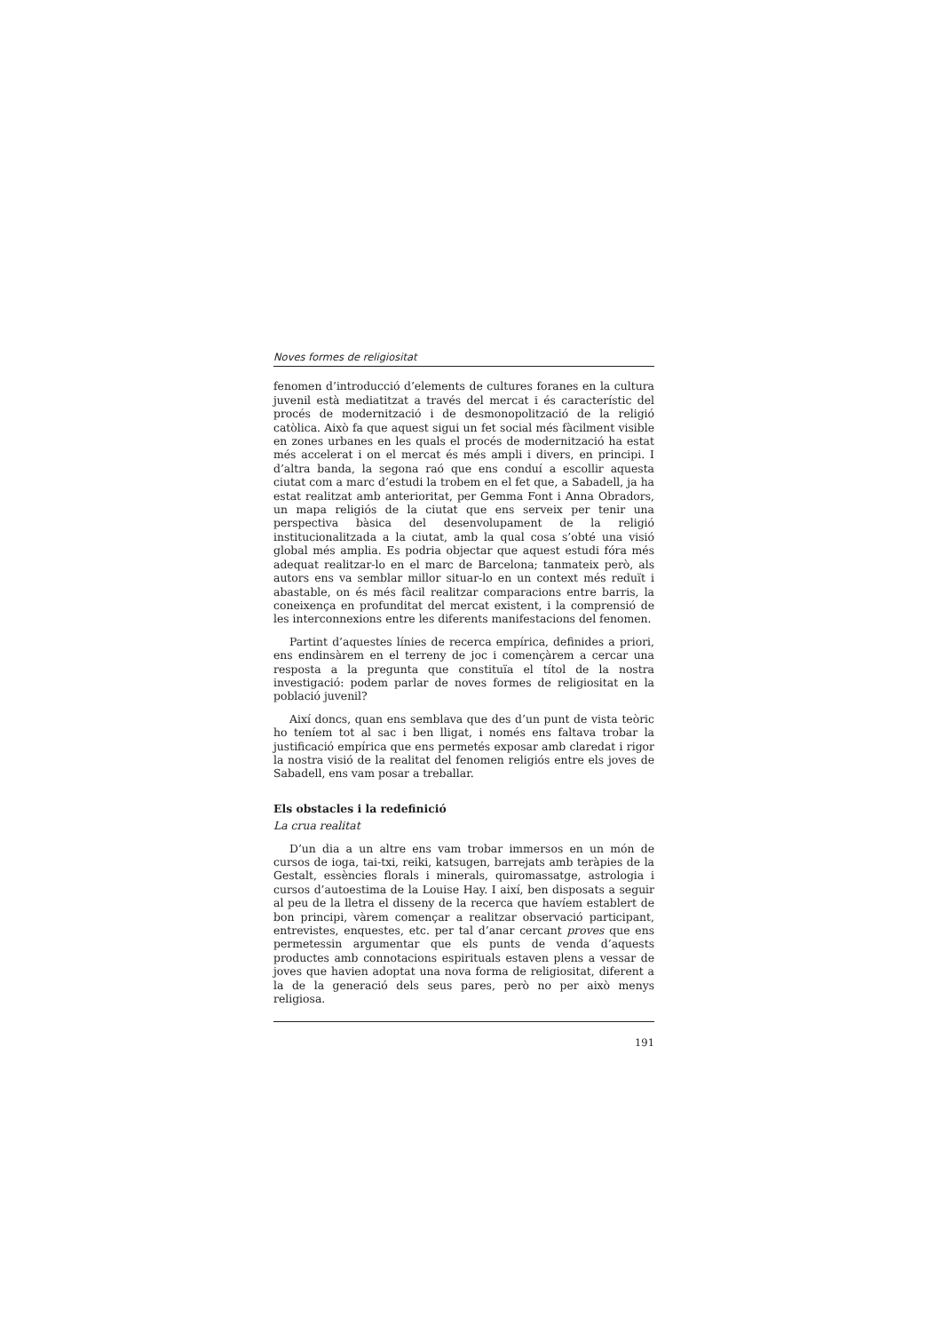Noves formes de religiositat
fenomen d’introducció d’elements de cultures foranes en la cultura juvenil està mediatitzat a través del mercat i és característic del procés de modernització i de desmonopolització de la religió catòlica. Això fa que aquest sigui un fet social més fàcilment visible en zones urbanes en les quals el procés de modernització ha estat més accelerat i on el mercat és més ampli i divers, en principi. I d’altra banda, la segona raó que ens conduí a escollir aquesta ciutat com a marc d’estudi la trobem en el fet que, a Sabadell, ja ha estat realitzat amb anterioritat, per Gemma Font i Anna Obradors, un mapa religiós de la ciutat que ens serveix per tenir una perspectiva bàsica del desenvolupament de la religió institucionalitzada a la ciutat, amb la qual cosa s’obté una visió global més amplia. Es podria objectar que aquest estudi fóra més adequat realitzar-lo en el marc de Barcelona; tanmateix però, als autors ens va semblar millor situar-lo en un context més reduït i abastable, on és més fàcil realitzar comparacions entre barris, la coneixença en profunditat del mercat existent, i la comprensió de les interconnexions entre les diferents manifestacions del fenomen.
Partint d’aquestes línies de recerca empírica, definides a priori, ens endinsàrem en el terreny de joc i començàrem a cercar una resposta a la pregunta que constituïa el títol de la nostra investigació: podem parlar de noves formes de religiositat en la població juvenil?
Així doncs, quan ens semblava que des d’un punt de vista teòric ho teníem tot al sac i ben lligat, i només ens faltava trobar la justificació empírica que ens permetés exposar amb claredat i rigor la nostra visió de la realitat del fenomen religiós entre els joves de Sabadell, ens vam posar a treballar.
Els obstacles i la redefinició
La crua realitat
D’un dia a un altre ens vam trobar immersos en un món de cursos de ioga, tai-txi, reiki, katsugen, barrejats amb teràpies de la Gestalt, essències florals i minerals, quiromassatge, astrologia i cursos d’autoestima de la Louise Hay. I així, ben disposats a seguir al peu de la lletra el disseny de la recerca que havíem establert de bon principi, vàrem començar a realitzar observació participant, entrevistes, enquestes, etc. per tal d’anar cercant proves que ens permetessin argumentar que els punts de venda d’aquests productes amb connotacions espirituals estaven plens a vessar de joves que havien adoptat una nova forma de religiositat, diferent a la de la generació dels seus pares, però no per això menys religiosa.
191